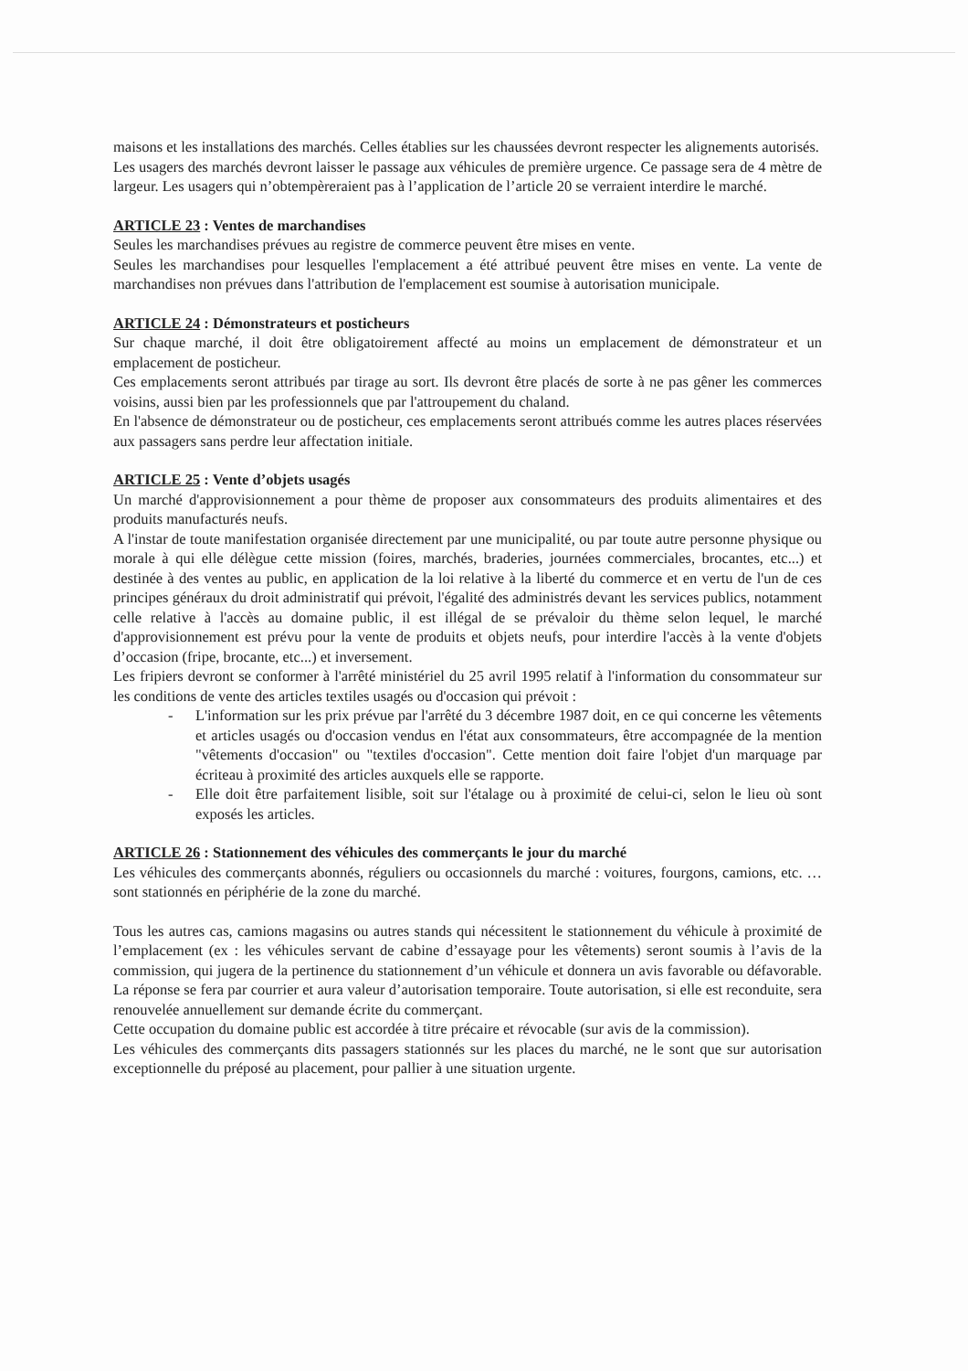maisons et les installations des marchés. Celles établies sur les chaussées devront respecter les alignements autorisés.
Les usagers des marchés devront laisser le passage aux véhicules de première urgence. Ce passage sera de 4 mètre de largeur. Les usagers qui n’obtempèreraient pas à l’application de l’article 20 se verraient interdire le marché.
ARTICLE 23 : Ventes de marchandises
Seules les marchandises prévues au registre de commerce peuvent être mises en vente.
Seules les marchandises pour lesquelles l'emplacement a été attribué peuvent être mises en vente. La vente de marchandises non prévues dans l'attribution de l'emplacement est soumise à autorisation municipale.
ARTICLE 24 : Démonstrateurs et posticheurs
Sur chaque marché, il doit être obligatoirement affecté au moins un emplacement de démonstrateur et un emplacement de posticheur.
Ces emplacements seront attribués par tirage au sort. Ils devront être placés de sorte à ne pas gêner les commerces voisins, aussi bien par les professionnels que par l'attroupement du chaland.
En l'absence de démonstrateur ou de posticheur, ces emplacements seront attribués comme les autres places réservées aux passagers sans perdre leur affectation initiale.
ARTICLE 25 : Vente d’objets usagés
Un marché d'approvisionnement a pour thème de proposer aux consommateurs des produits alimentaires et des produits manufacturés neufs.
A l'instar de toute manifestation organisée directement par une municipalité, ou par toute autre personne physique ou morale à qui elle délègue cette mission (foires, marchés, braderies, journées commerciales, brocantes, etc...) et destinée à des ventes au public, en application de la loi relative à la liberté du commerce et en vertu de l'un de ces principes généraux du droit administratif qui prévoit, l'égalité des administrés devant les services publics, notamment celle relative à l'accès au domaine public, il est illégal de se prévaloir du thème selon lequel, le marché d'approvisionnement est prévu pour la vente de produits et objets neufs, pour interdire l'accès à la vente d'objets d’occasion (fripe, brocante, etc...) et inversement.
Les fripiers devront se conformer à l'arrêté ministériel du 25 avril 1995 relatif à l'information du consommateur sur les conditions de vente des articles textiles usagés ou d'occasion qui prévoit :
- L'information sur les prix prévue par l'arrêté du 3 décembre 1987 doit, en ce qui concerne les vêtements et articles usagés ou d'occasion vendus en l'état aux consommateurs, être accompagnée de la mention "vêtements d'occasion" ou "textiles d'occasion". Cette mention doit faire l'objet d'un marquage par écriteau à proximité des articles auxquels elle se rapporte.
- Elle doit être parfaitement lisible, soit sur l'étalage ou à proximité de celui-ci, selon le lieu où sont exposés les articles.
ARTICLE 26 : Stationnement des véhicules des commerçants le jour du marché
Les véhicules des commerçants abonnés, réguliers ou occasionnels du marché : voitures, fourgons, camions, etc. … sont stationnés en périphérie de la zone du marché.
Tous les autres cas, camions magasins ou autres stands qui nécessitent le stationnement du véhicule à proximité de l’emplacement (ex : les véhicules servant de cabine d’essayage pour les vêtements) seront soumis à l’avis de la commission, qui jugera de la pertinence du stationnement d’un véhicule et donnera un avis favorable ou défavorable. La réponse se fera par courrier et aura valeur d’autorisation temporaire. Toute autorisation, si elle est reconduite, sera renouvelée annuellement sur demande écrite du commerçant.
Cette occupation du domaine public est accordée à titre précaire et révocable (sur avis de la commission).
Les véhicules des commerçants dits passagers stationnés sur les places du marché, ne le sont que sur autorisation exceptionnelle du préposé au placement, pour pallier à une situation urgente.